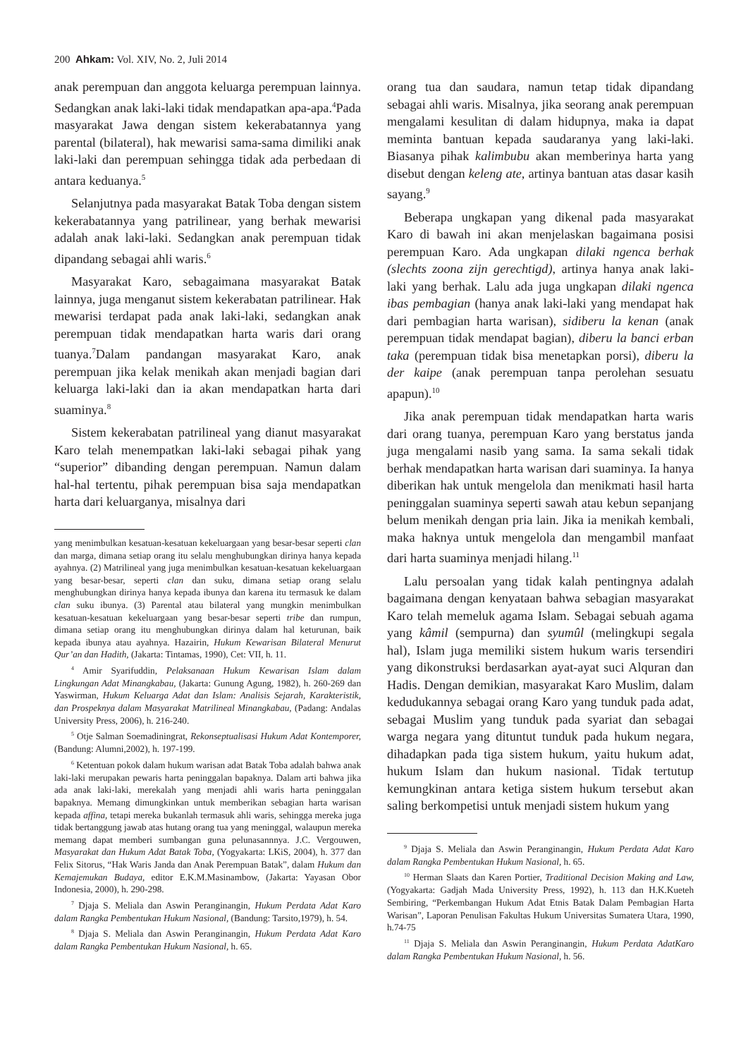200 Ahkam: Vol. XIV, No. 2, Juli 2014
anak perempuan dan anggota keluarga perempuan lainnya. Sedangkan anak laki-laki tidak mendapatkan apa-apa.<sup>4</sup>Pada masyarakat Jawa dengan sistem kekerabatannya yang parental (bilateral), hak mewarisi sama-sama dimiliki anak laki-laki dan perempuan sehingga tidak ada perbedaan di antara keduanya.<sup>5</sup>
Selanjutnya pada masyarakat Batak Toba dengan sistem kekerabatannya yang patrilinear, yang berhak mewarisi adalah anak laki-laki. Sedangkan anak perempuan tidak dipandang sebagai ahli waris.<sup>6</sup>
Masyarakat Karo, sebagaimana masyarakat Batak lainnya, juga menganut sistem kekerabatan patrilinear. Hak mewarisi terdapat pada anak laki-laki, sedangkan anak perempuan tidak mendapatkan harta waris dari orang tuanya.<sup>7</sup>Dalam pandangan masyarakat Karo, anak perempuan jika kelak menikah akan menjadi bagian dari keluarga laki-laki dan ia akan mendapatkan harta dari suaminya.<sup>8</sup>
Sistem kekerabatan patrilineal yang dianut masyarakat Karo telah menempatkan laki-laki sebagai pihak yang “superior” dibanding dengan perempuan. Namun dalam hal-hal tertentu, pihak perempuan bisa saja mendapatkan harta dari keluarganya, misalnya dari
yang menimbulkan kesatuan-kesatuan kekeluargaan yang besar-besar seperti clan dan marga, dimana setiap orang itu selalu menghubungkan dirinya hanya kepada ayahnya. (2) Matrilineal yang juga menimbulkan kesatuan-kesatuan kekeluargaan yang besar-besar, seperti clan dan suku, dimana setiap orang selalu menghubungkan dirinya hanya kepada ibunya dan karena itu termasuk ke dalam clan suku ibunya. (3) Parental atau bilateral yang mungkin menimbulkan kesatuan-kesatuan kekeluargaan yang besar-besar seperti tribe dan rumpun, dimana setiap orang itu menghubungkan dirinya dalam hal keturunan, baik kepada ibunya atau ayahnya. Hazairin, Hukum Kewarisan Bilateral Menurut Qur’an dan Hadith, (Jakarta: Tintamas, 1990), Cet: VII, h. 11.
<sup>4</sup> Amir Syarifuddin, Pelaksanaan Hukum Kewarisan Islam dalam Lingkungan Adat Minangkabau, (Jakarta: Gunung Agung, 1982), h. 260-269 dan Yaswirman, Hukum Keluarga Adat dan Islam: Analisis Sejarah, Karakteristik, dan Prospeknya dalam Masyarakat Matrilineal Minangkabau, (Padang: Andalas University Press, 2006), h. 216-240.
<sup>5</sup> Otje Salman Soemadiningrat, Rekonseptualisasi Hukum Adat Kontemporer, (Bandung: Alumni,2002), h. 197-199.
<sup>6</sup> Ketentuan pokok dalam hukum warisan adat Batak Toba adalah bahwa anak laki-laki merupakan pewaris harta peninggalan bapaknya. Dalam arti bahwa jika ada anak laki-laki, merekalah yang menjadi ahli waris harta peninggalan bapaknya. Memang dimungkinkan untuk memberikan sebagian harta warisan kepada affina, tetapi mereka bukanlah termasuk ahli waris, sehingga mereka juga tidak bertanggung jawab atas hutang orang tua yang meninggal, walaupun mereka memang dapat memberi sumbangan guna pelunasannnya. J.C. Vergouwen, Masyarakat dan Hukum Adat Batak Toba, (Yogyakarta: LKiS, 2004), h. 377 dan Felix Sitorus, “Hak Waris Janda dan Anak Perempuan Batak”, dalam Hukum dan Kemajemukan Budaya, editor E.K.M.Masinambow, (Jakarta: Yayasan Obor Indonesia, 2000), h. 290-298.
<sup>7</sup> Djaja S. Meliala dan Aswin Peranginangin, Hukum Perdata Adat Karo dalam Rangka Pembentukan Hukum Nasional, (Bandung: Tarsito,1979), h. 54.
<sup>8</sup> Djaja S. Meliala dan Aswin Peranginangin, Hukum Perdata Adat Karo dalam Rangka Pembentukan Hukum Nasional, h. 65.
orang tua dan saudara, namun tetap tidak dipandang sebagai ahli waris. Misalnya, jika seorang anak perempuan mengalami kesulitan di dalam hidupnya, maka ia dapat meminta bantuan kepada saudaranya yang laki-laki. Biasanya pihak kalimbubu akan memberinya harta yang disebut dengan keleng ate, artinya bantuan atas dasar kasih sayang.<sup>9</sup>
Beberapa ungkapan yang dikenal pada masyarakat Karo di bawah ini akan menjelaskan bagaimana posisi perempuan Karo. Ada ungkapan dilaki ngenca berhak (slechts zoona zijn gerechtigd), artinya hanya anak laki-laki yang berhak. Lalu ada juga ungkapan dilaki ngenca ibas pembagian (hanya anak laki-laki yang mendapat hak dari pembagian harta warisan), sidiberu la kenan (anak perempuan tidak mendapat bagian), diberu la banci erban taka (perempuan tidak bisa menetapkan porsi), diberu la der kaipe (anak perempuan tanpa perolehan sesuatu apapun).<sup>10</sup>
Jika anak perempuan tidak mendapatkan harta waris dari orang tuanya, perempuan Karo yang berstatus janda juga mengalami nasib yang sama. Ia sama sekali tidak berhak mendapatkan harta warisan dari suaminya. Ia hanya diberikan hak untuk mengelola dan menikmati hasil harta peninggalan suaminya seperti sawah atau kebun sepanjang belum menikah dengan pria lain. Jika ia menikah kembali, maka haknya untuk mengelola dan mengambil manfaat dari harta suaminya menjadi hilang.<sup>11</sup>
Lalu persoalan yang tidak kalah pentingnya adalah bagaimana dengan kenyataan bahwa sebagian masyarakat Karo telah memeluk agama Islam. Sebagai sebuah agama yang kâmil (sempurna) dan syumûl (melingkupi segala hal), Islam juga memiliki sistem hukum waris tersendiri yang dikonstruksi berdasarkan ayat-ayat suci Alquran dan Hadis. Dengan demikian, masyarakat Karo Muslim, dalam kedudukannya sebagai orang Karo yang tunduk pada adat, sebagai Muslim yang tunduk pada syariat dan sebagai warga negara yang dituntut tunduk pada hukum negara, dihadapkan pada tiga sistem hukum, yaitu hukum adat, hukum Islam dan hukum nasional. Tidak tertutup kemungkinan antara ketiga sistem hukum tersebut akan saling berkompetisi untuk menjadi sistem hukum yang
<sup>9</sup> Djaja S. Meliala dan Aswin Peranginangin, Hukum Perdata Adat Karo dalam Rangka Pembentukan Hukum Nasional, h. 65.
<sup>10</sup> Herman Slaats dan Karen Portier, Traditional Decision Making and Law, (Yogyakarta: Gadjah Mada University Press, 1992), h. 113 dan H.K.Kueteh Sembiring, “Perkembangan Hukum Adat Etnis Batak Dalam Pembagian Harta Warisan”, Laporan Penulisan Fakultas Hukum Universitas Sumatera Utara, 1990, h.74-75
<sup>11</sup> Djaja S. Meliala dan Aswin Peranginangin, Hukum Perdata AdatKaro dalam Rangka Pembentukan Hukum Nasional, h. 56.